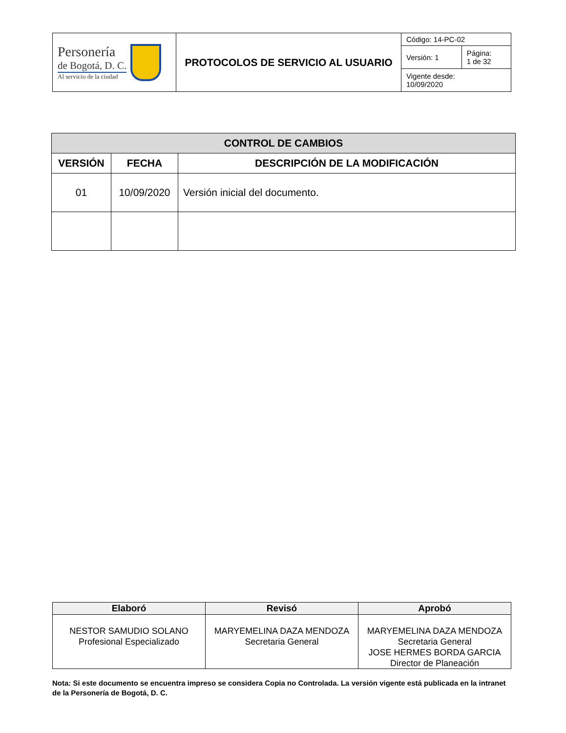| Personería de Bogotá, D. C. Al servicio de la ciudad | PROTOCOLOS DE SERVICIO AL USUARIO | Código: 14-PC-02 | |
| | | Versión: 1 | Página: 1 de 32 |
| | | Vigente desde: 10/09/2020 | |
| CONTROL DE CAMBIOS | | |
| --- | --- | --- |
| VERSIÓN | FECHA | DESCRIPCIÓN DE LA MODIFICACIÓN |
| 01 | 10/09/2020 | Versión inicial del documento. |
| Elaboró | Revisó | Aprobó |
| --- | --- | --- |
| NESTOR SAMUDIO SOLANO Profesional Especializado | MARYEMELINA DAZA MENDOZA Secretaria General | MARYEMELINA DAZA MENDOZA Secretaria General JOSE HERMES BORDA GARCIA Director de Planeación |
Nota: Si este documento se encuentra impreso se considera Copia no Controlada. La versión vigente está publicada en la intranet de la Personería de Bogotá, D. C.